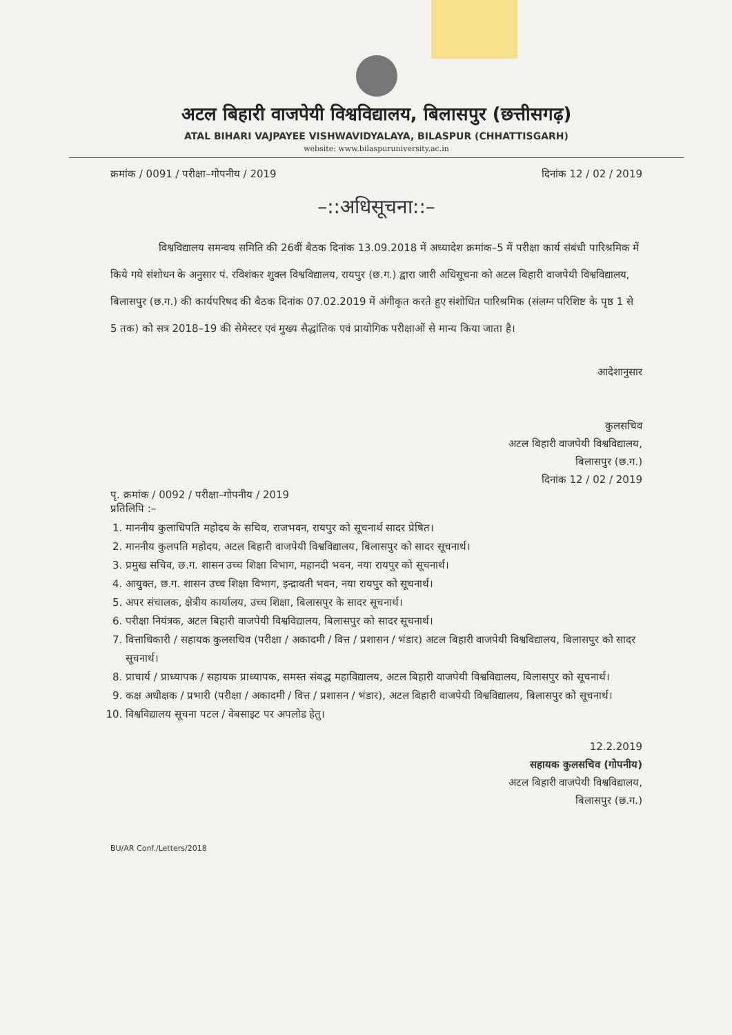अटल बिहारी वाजपेयी विश्वविद्यालय, बिलासपुर (छत्तीसगढ़)
ATAL BIHARI VAJPAYEE VISHWAVIDYALAYA, BILASPUR (CHHATTISGARH)
website: www.bilaspuruniversity.ac.in
क्रमांक / 0091 / परीक्षा–गोपनीय / 2019 दिनांक 12 / 02 / 2019
–::अधिसूचना::–
विश्वविद्यालय समन्वय समिति की 26वीं बैठक दिनांक 13.09.2018 में अध्यादेश क्रमांक–5 में परीक्षा कार्य संबंधी पारिश्रमिक में किये गये संशोधन के अनुसार पं. रविशंकर शुक्ल विश्वविद्यालय, रायपुर (छ.ग.) द्वारा जारी अधिसूचना को अटल बिहारी वाजपेयी विश्वविद्यालय, बिलासपुर (छ.ग.) की कार्यपरिषद की बैठक दिनांक 07.02.2019 में अंगीकृत करते हुए संशोधित पारिश्रमिक (संलग्न परिशिष्ट के पृष्ठ 1 से 5 तक) को सत्र 2018–19 की सेमेस्टर एवं मुख्य सैद्धांतिक एवं प्रायोगिक परीक्षाओं से मान्य किया जाता है।
आदेशानुसार
कुलसचिव
अटल बिहारी वाजपेयी विश्वविद्यालय,
बिलासपुर (छ.ग.)
दिनांक 12 / 02 / 2019
पृ. क्रमांक / 0092 / परीक्षा–गोपनीय / 2019
प्रतिलिपि :–
1. माननीय कुलाधिपति महोदय के सचिव, राजभवन, रायपुर को सूचनार्थ सादर प्रेषित।
2. माननीय कुलपति महोदय, अटल बिहारी वाजपेयी विश्वविद्यालय, बिलासपुर को सादर सूचनार्थ।
3. प्रमुख सचिव, छ.ग. शासन उच्च शिक्षा विभाग, महानदी भवन, नया रायपुर को सूचनार्थ।
4. आयुक्त, छ.ग. शासन उच्च शिक्षा विभाग, इन्द्रावती भवन, नया रायपुर को सूचनार्थ।
5. अपर संचालक, क्षेत्रीय कार्यालय, उच्च शिक्षा, बिलासपुर के सादर सूचनार्थ।
6. परीक्षा नियंत्रक, अटल बिहारी वाजपेयी विश्वविद्यालय, बिलासपुर को सादर सूचनार्थ।
7. वित्ताधिकारी / सहायक कुलसचिव (परीक्षा / अकादमी / वित्त / प्रशासन / भंडार) अटल बिहारी वाजपेयी विश्वविद्यालय, बिलासपुर को सादर सूचनार्थ।
8. प्राचार्य / प्राध्यापक / सहायक प्राध्यापक, समस्त संबद्ध महाविद्यालय, अटल बिहारी वाजपेयी विश्वविद्यालय, बिलासपुर को सूचनार्थ।
9. कक्ष अधीक्षक / प्रभारी (परीक्षा / अकादमी / वित्त / प्रशासन / भंडार), अटल बिहारी वाजपेयी विश्वविद्यालय, बिलासपुर को सूचनार्थ।
10. विश्वविद्यालय सूचना पटल / वेबसाइट पर अपलोड हेतु।
12.2.2019
सहायक कुलसचिव (गोपनीय)
अटल बिहारी वाजपेयी विश्वविद्यालय,
बिलासपुर (छ.ग.)
BU/AR Conf./Letters/2018